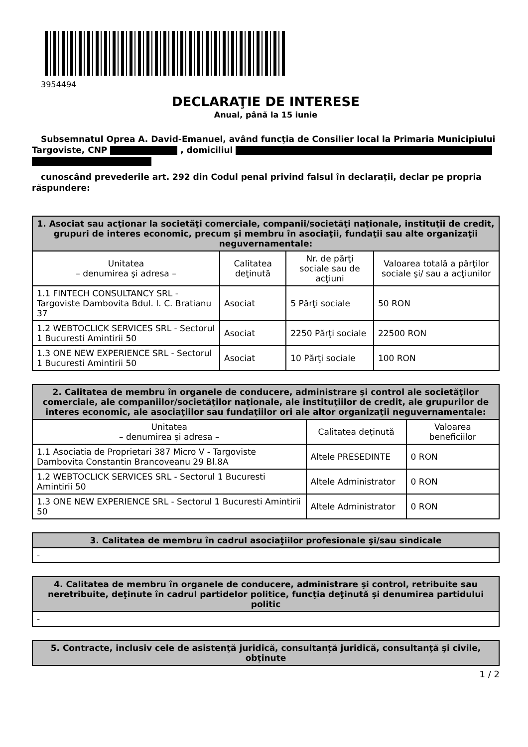3954494
DECLARAŢIE DE INTERESE
Anual, până la 15 iunie
Subsemnatul Oprea A. David-Emanuel, având funcţia de Consilier local la Primaria Municipiului Targoviste, CNP , domiciliul
cunoscând prevederile art. 292 din Codul penal privind falsul în declaraţii, declar pe propria răspundere:
| 1. Asociat sau acţionar la societăţi comerciale, companii/societăţi naţionale, instituţii de credit, grupuri de interes economic, precum şi membru în asociaţii, fundaţii sau alte organizaţii neguvernamentale: | | | |
| --- | --- | --- | --- |
| Unitatea – denumirea şi adresa – | Calitatea deţinută | Nr. de părţi sociale sau de acţiuni | Valoarea totală a părţilor sociale şi/ sau a acţiunilor |
| 1.1 FINTECH CONSULTANCY SRL - Targoviste Dambovita Bdul. I. C. Bratianu 37 | Asociat | 5 Părţi sociale | 50 RON |
| 1.2 WEBTOCLICK SERVICES SRL - Sectorul 1 Bucuresti Amintirii 50 | Asociat | 2250 Părţi sociale | 22500 RON |
| 1.3 ONE NEW EXPERIENCE SRL - Sectorul 1 Bucuresti Amintirii 50 | Asociat | 10 Părţi sociale | 100 RON |
| 2. Calitatea de membru în organele de conducere, administrare şi control ale societăţilor comerciale, ale companiilor/societăţilor naţionale, ale instituţiilor de credit, ale grupurilor de interes economic, ale asociaţiilor sau fundaţiilor ori ale altor organizaţii neguvernamentale: | | |
| --- | --- | --- |
| Unitatea – denumirea şi adresa – | Calitatea deţinută | Valoarea beneficiilor |
| 1.1 Asociatia de Proprietari 387 Micro V - Targoviste Dambovita Constantin Brancoveanu 29 Bl.8A | Altele PRESEDINTE | 0 RON |
| 1.2 WEBTOCLICK SERVICES SRL - Sectorul 1 Bucuresti Amintirii 50 | Altele Administrator | 0 RON |
| 1.3 ONE NEW EXPERIENCE SRL - Sectorul 1 Bucuresti Amintirii 50 | Altele Administrator | 0 RON |
| 3. Calitatea de membru în cadrul asociaţiilor profesionale şi/sau sindicale |
| --- |
| - |
| 4. Calitatea de membru în organele de conducere, administrare şi control, retribuite sau neretribuite, deţinute în cadrul partidelor politice, funcţia deţinută şi denumirea partidului politic |
| --- |
| - |
| 5. Contracte, inclusiv cele de asistenţă juridică, consultanță juridică, consultanţă şi civile, obţinute |
| --- |
1 / 2